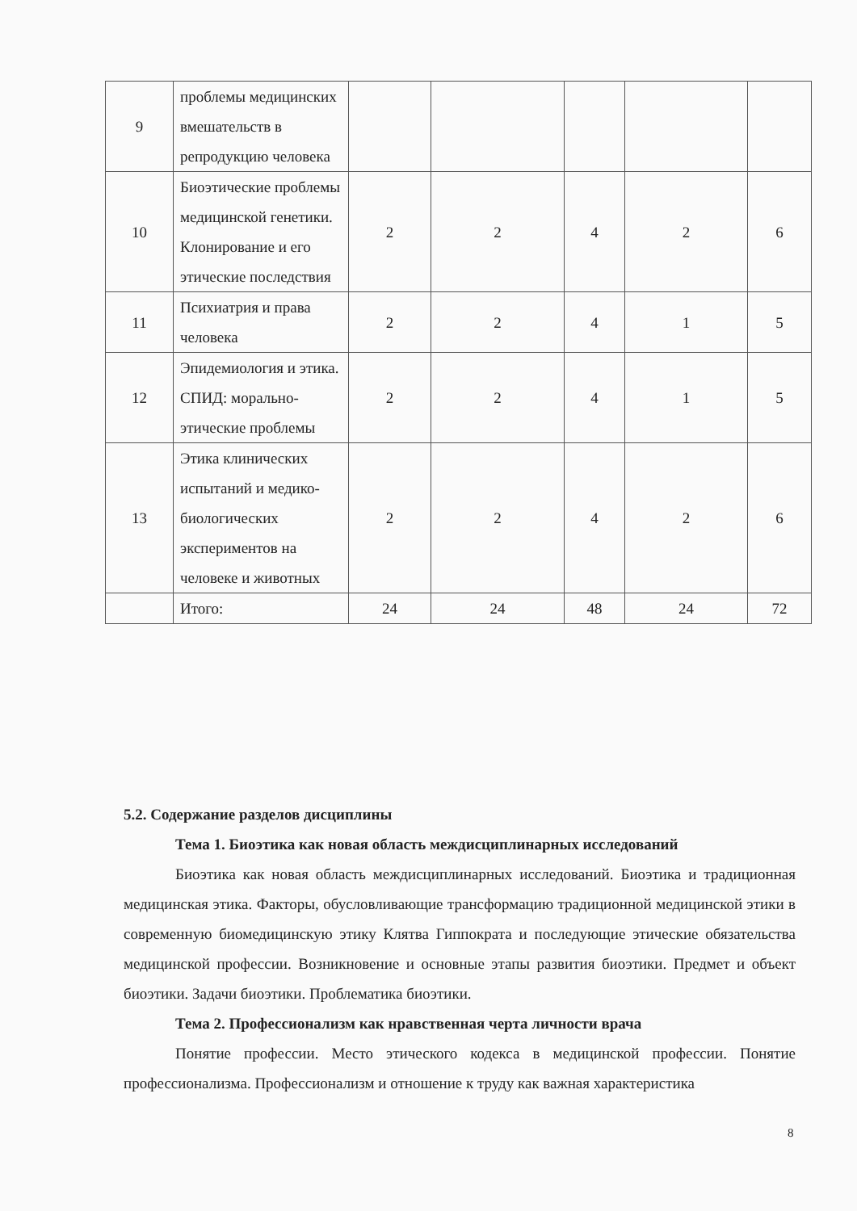| 9 | проблемы медицинских вмешательств в репродукцию человека | | | | | |
| 10 | Биоэтические проблемы медицинской генетики. Клонирование и его этические последствия | 2 | 2 | 4 | 2 | 6 |
| 11 | Психиатрия и права человека | 2 | 2 | 4 | 1 | 5 |
| 12 | Эпидемиология и этика. СПИД: морально-этические проблемы | 2 | 2 | 4 | 1 | 5 |
| 13 | Этика клинических испытаний и медико-биологических экспериментов на человеке и животных | 2 | 2 | 4 | 2 | 6 |
| | Итого: | 24 | 24 | 48 | 24 | 72 |
5.2. Содержание разделов дисциплины
Тема 1. Биоэтика как новая область междисциплинарных исследований
Биоэтика как новая область междисциплинарных исследований. Биоэтика и традиционная медицинская этика. Факторы, обусловливающие трансформацию традиционной медицинской этики в современную биомедицинскую этику Клятва Гиппократа и последующие этические обязательства медицинской профессии. Возникновение и основные этапы развития биоэтики. Предмет и объект биоэтики. Задачи биоэтики. Проблематика биоэтики.
Тема 2. Профессионализм как нравственная черта личности врача
Понятие профессии. Место этического кодекса в медицинской профессии. Понятие профессионализма. Профессионализм и отношение к труду как важная характеристика
8